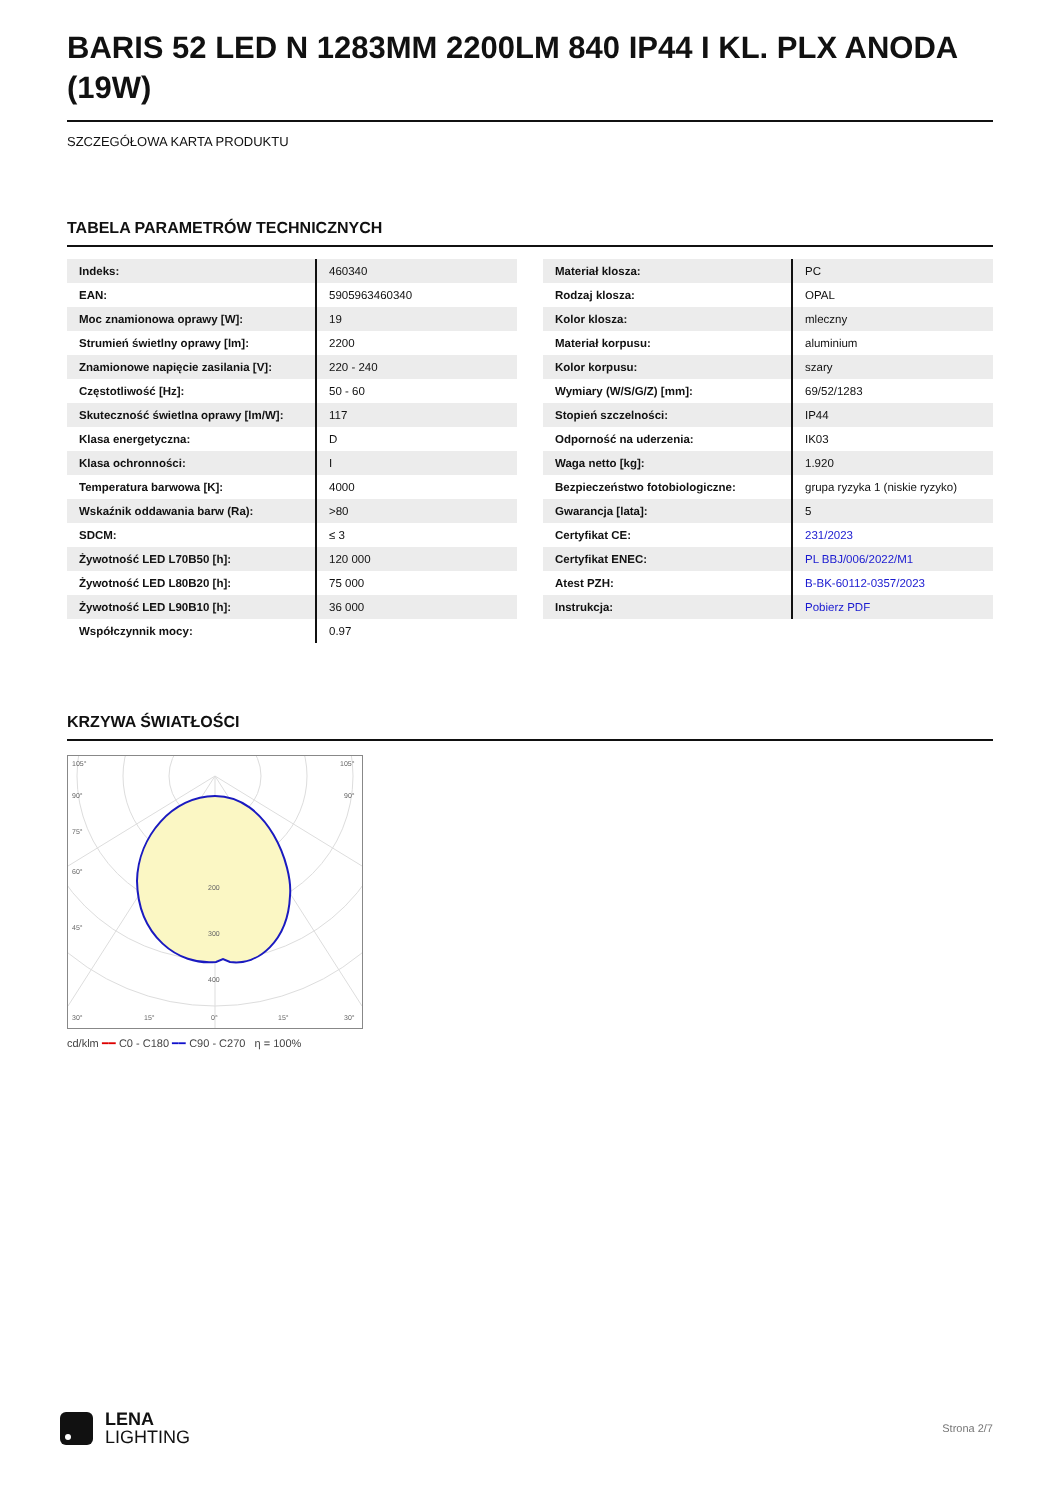BARIS 52 LED N 1283MM 2200LM 840 IP44 I KL. PLX ANODA (19W)
SZCZEGÓŁOWA KARTA PRODUKTU
TABELA PARAMETRÓW TECHNICZNYCH
| Indeks: | 460340 |
| EAN: | 5905963460340 |
| Moc znamionowa oprawy [W]: | 19 |
| Strumień świetlny oprawy [lm]: | 2200 |
| Znamionowe napięcie zasilania [V]: | 220 - 240 |
| Częstotliwość [Hz]: | 50 - 60 |
| Skuteczność świetlna oprawy [lm/W]: | 117 |
| Klasa energetyczna: | D |
| Klasa ochronności: | I |
| Temperatura barwowa [K]: | 4000 |
| Wskaźnik oddawania barw (Ra): | >80 |
| SDCM: | ≤ 3 |
| Żywotność LED L70B50 [h]: | 120 000 |
| Żywotność LED L80B20 [h]: | 75 000 |
| Żywotność LED L90B10 [h]: | 36 000 |
| Współczynnik mocy: | 0.97 |
| Materiał klosza: | PC |
| Rodzaj klosza: | OPAL |
| Kolor klosza: | mleczny |
| Materiał korpusu: | aluminium |
| Kolor korpusu: | szary |
| Wymiary (W/S/G/Z) [mm]: | 69/52/1283 |
| Stopień szczelności: | IP44 |
| Odporność na uderzenia: | IK03 |
| Waga netto [kg]: | 1.920 |
| Bezpieczeństwo fotobiologiczne: | grupa ryzyka 1 (niskie ryzyko) |
| Gwarancja [lata]: | 5 |
| Certyfikat CE: | 231/2023 |
| Certyfikat ENEC: | PL BBJ/006/2022/M1 |
| Atest PZH: | B-BK-60112-0357/2023 |
| Instrukcja: | Pobierz PDF |
KRZYWA ŚWIATŁOŚCI
105°
105°
90°
90°
75°
60°
45°
200
300
400
30°
15°
0°
15°
30°
cd/klm ━━ C0 - C180 ━━ C90 - C270 η = 100%
LENA
LIGHTING
Strona 2/7